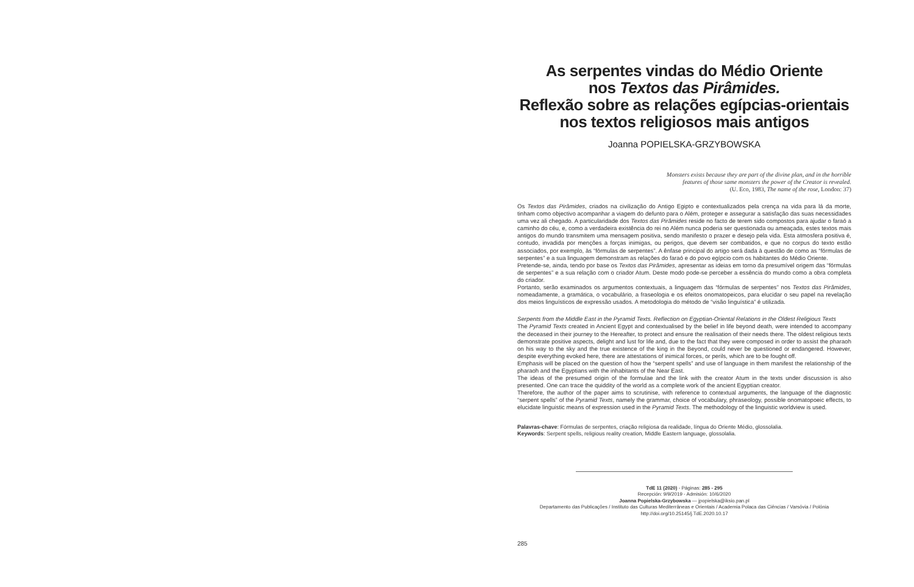As serpentes vindas do Médio Oriente
nos Textos das Pirâmides.
Reflexão sobre as relações egípcias-orientais
nos textos religiosos mais antigos
Joanna POPIELSKA-GRZYBOWSKA
Monsters exists because they are part of the divine plan, and in the horrible
features of those same monsters the power of the Creator is revealed.
(U. Eco, 1983, The name of the rose, London: 37)
Os Textos das Pirâmides, criados na civilização do Antigo Egipto e contextualizados pela crença na vida para lá da morte, tinham como objectivo acompanhar a viagem do defunto para o Além, proteger e assegurar a satisfação das suas necessidades uma vez ali chegado. A particularidade dos Textos das Pirâmides reside no facto de terem sido compostos para ajudar o faraó a caminho do céu, e, como a verdadeira existência do rei no Além nunca poderia ser questionada ou ameaçada, estes textos mais antigos do mundo transmitem uma mensagem positiva, sendo manifesto o prazer e desejo pela vida. Esta atmosfera positiva é, contudo, invadida por menções a forças inimigas, ou perigos, que devem ser combatidos, e que no corpus do texto estão associados, por exemplo, às “fórmulas de serpentes”. A ênfase principal do artigo será dada à questão de como as “fórmulas de serpentes” e a sua linguagem demonstram as relações do faraó e do povo egípcio com os habitantes do Médio Oriente.
Pretende-se, ainda, tendo por base os Textos das Pirâmides, apresentar as ideias em torno da presumível origem das “fórmulas de serpentes” e a sua relação com o criador Atum. Deste modo pode-se perceber a essência do mundo como a obra completa do criador.
Portanto, serão examinados os argumentos contextuais, a linguagem das “fórmulas de serpentes” nos Textos das Pirâmides, nomeadamente, a gramática, o vocabulário, a fraseologia e os efeitos onomatopeicos, para elucidar o seu papel na revelação dos meios linguísticos de expressão usados. A metodologia do método de “visão linguística” é utilizada.
Serpents from the Middle East in the Pyramid Texts. Reflection on Egyptian-Oriental Relations in the Oldest Religious Texts
The Pyramid Texts created in Ancient Egypt and contextualised by the belief in life beyond death, were intended to accompany the deceased in their journey to the Hereafter, to protect and ensure the realisation of their needs there. The oldest religious texts demonstrate positive aspects, delight and lust for life and, due to the fact that they were composed in order to assist the pharaoh on his way to the sky and the true existence of the king in the Beyond, could never be questioned or endangered. However, despite everything evoked here, there are attestations of inimical forces, or perils, which are to be fought off.
Emphasis will be placed on the question of how the “serpent spells” and use of language in them manifest the relationship of the pharaoh and the Egyptians with the inhabitants of the Near East.
The ideas of the presumed origin of the formulae and the link with the creator Atum in the texts under discussion is also presented. One can trace the quiddity of the world as a complete work of the ancient Egyptian creator.
Therefore, the author of the paper aims to scrutinise, with reference to contextual arguments, the language of the diagnostic “serpent spells” of the Pyramid Texts, namely the grammar, choice of vocabulary, phraseology, possible onomatopoeic effects, to elucidate linguistic means of expression used in the Pyramid Texts. The methodology of the linguistic worldview is used.
Palavras-chave: Fórmulas de serpentes, criação religiosa da realidade, língua do Oriente Médio, glossolalia.
Keywords: Serpent spells, religious reality creation, Middle Eastern language, glossolalia.
TdE 11 (2020) - Páginas: 285 - 295
Recepción: 9/9/2019 - Admisión: 10/6/2020
Joanna Popielska-Grzybowska — jpopielska@iksio.pan.pl
Departamento das Publicações / Instituto das Culturas Mediterrâneas e Orientais / Academia Polaca das Ciências / Varsóvia / Polónia
http://doi.org/10.25145/j.TdE.2020.10.17
285